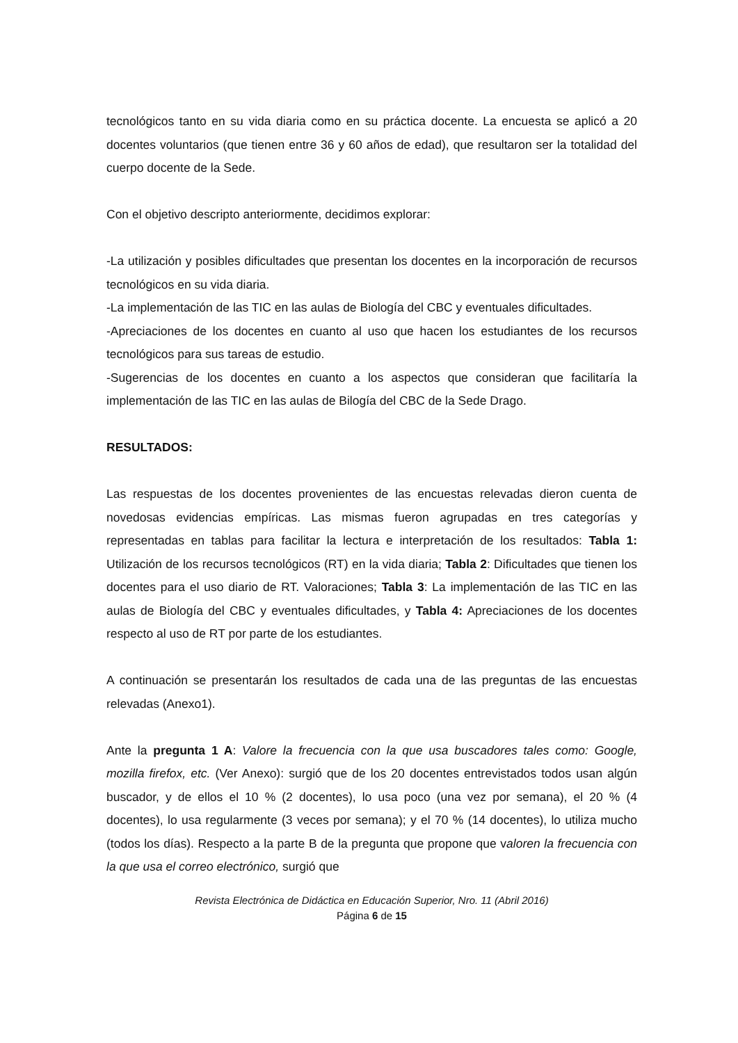tecnológicos tanto en su vida diaria como en su práctica docente. La encuesta se aplicó a 20 docentes voluntarios (que tienen entre 36 y 60 años de edad), que resultaron ser la totalidad del cuerpo docente de la Sede.
Con el objetivo descripto anteriormente, decidimos explorar:
-La utilización y posibles dificultades que presentan los docentes en la incorporación de recursos tecnológicos en su vida diaria.
-La implementación de las TIC en las aulas de Biología del CBC y eventuales dificultades.
-Apreciaciones de los docentes en cuanto al uso que hacen los estudiantes de los recursos tecnológicos para sus tareas de estudio.
-Sugerencias de los docentes en cuanto a los aspectos que consideran que facilitaría la implementación de las TIC en las aulas de Bilogía del CBC de la Sede Drago.
RESULTADOS:
Las respuestas de los docentes provenientes de las encuestas relevadas dieron cuenta de novedosas evidencias empíricas. Las mismas fueron agrupadas en tres categorías y representadas en tablas para facilitar la lectura e interpretación de los resultados: Tabla 1: Utilización de los recursos tecnológicos (RT) en la vida diaria; Tabla 2: Dificultades que tienen los docentes para el uso diario de RT. Valoraciones; Tabla 3: La implementación de las TIC en las aulas de Biología del CBC y eventuales dificultades, y Tabla 4: Apreciaciones de los docentes respecto al uso de RT por parte de los estudiantes.
A continuación se presentarán los resultados de cada una de las preguntas de las encuestas relevadas (Anexo1).
Ante la pregunta 1 A: Valore la frecuencia con la que usa buscadores tales como: Google, mozilla firefox, etc. (Ver Anexo): surgió que de los 20 docentes entrevistados todos usan algún buscador, y de ellos el 10 % (2 docentes), lo usa poco (una vez por semana), el 20 % (4 docentes), lo usa regularmente (3 veces por semana); y el 70 % (14 docentes), lo utiliza mucho (todos los días). Respecto a la parte B de la pregunta que propone que valoren la frecuencia con la que usa el correo electrónico, surgió que
Revista Electrónica de Didáctica en Educación Superior, Nro. 11 (Abril 2016)
Página 6 de 15